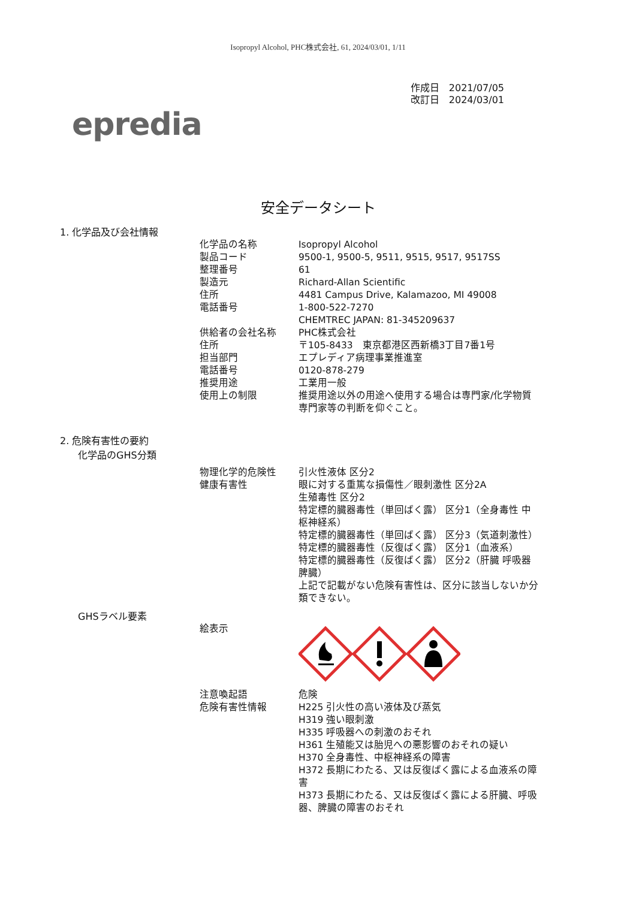Isopropyl Alcohol, PHC株式会社, 61, 2024/03/01, 1/11
epredia
作成日　2021/07/05
改訂日　2024/03/01
安全データシート
1. 化学品及び会社情報
| 化学品の名称 | Isopropyl Alcohol |
| 製品コード | 9500-1, 9500-5, 9511, 9515, 9517, 9517SS |
| 整理番号 | 61 |
| 製造元 | Richard-Allan Scientific |
| 住所 | 4481 Campus Drive, Kalamazoo, MI 49008 |
| 電話番号 | 1-800-522-7270 CHEMTREC JAPAN: 81-345209637 |
| 供給者の会社名称 | PHC株式会社 |
| 住所 | 〒105-8433 東京都港区西新橋3丁目7番1号 |
| 担当部門 | エプレディア病理事業推進室 |
| 電話番号 | 0120-878-279 |
| 推奨用途 | 工業用一般 |
| 使用上の制限 | 推奨用途以外の用途へ使用する場合は専門家/化学物質専門家等の判断を仰ぐこと。 |
2. 危険有害性の要約
化学品のGHS分類
| 物理化学的危険性 | 引火性液体 区分2 |
| 健康有害性 | 眼に対する重篤な損傷性／眼刺激性 区分2A 生殖毒性 区分2 特定標的臓器毒性（単回ばく露） 区分1（全身毒性 中枢神経系） 特定標的臓器毒性（単回ばく露） 区分3（気道刺激性） 特定標的臓器毒性（反復ばく露） 区分1（血液系） 特定標的臓器毒性（反復ばく露） 区分2（肝臓 呼吸器 脾臓） 上記で記載がない危険有害性は、区分に該当しないか分類できない。 |
GHSラベル要素
| 絵表示 | |
| 注意喚起語 | 危険 |
| 危険有害性情報 | H225 引火性の高い液体及び蒸気 H319 強い眼刺激 H335 呼吸器への刺激のおそれ H361 生殖能又は胎児への悪影響のおそれの疑い H370 全身毒性、中枢神経系の障害 H372 長期にわたる、又は反復ばく露による血液系の障害 H373 長期にわたる、又は反復ばく露による肝臓、呼吸器、脾臓の障害のおそれ |